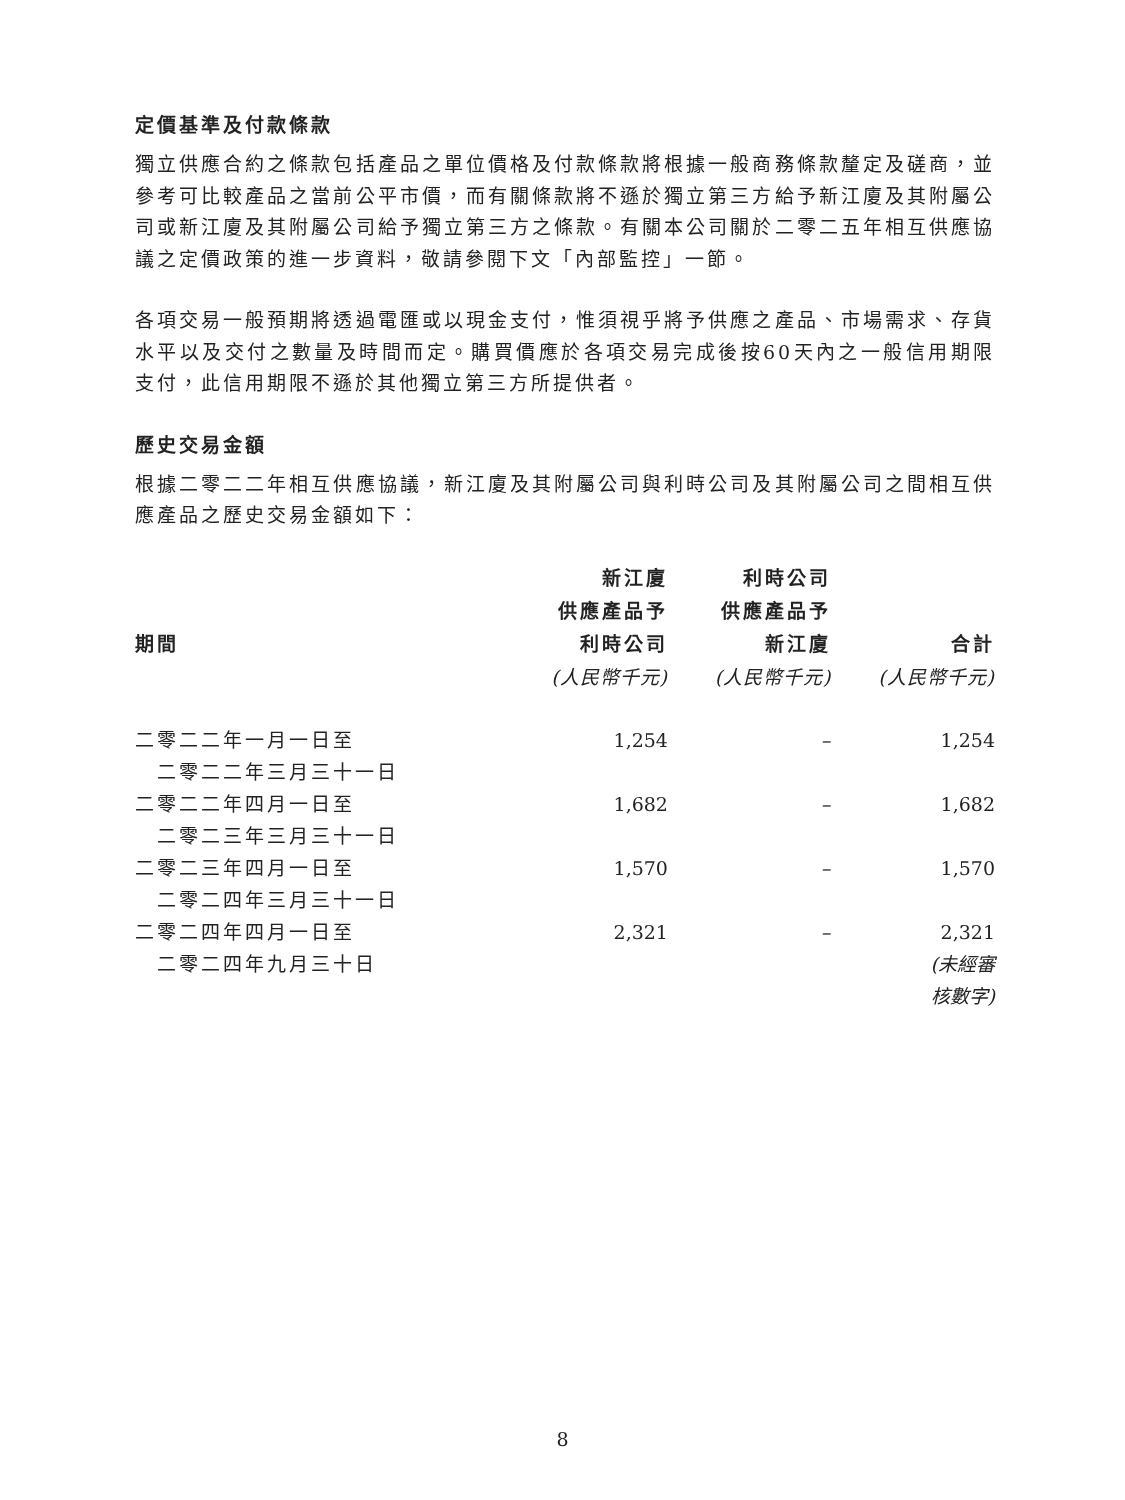定價基準及付款條款
獨立供應合約之條款包括產品之單位價格及付款條款將根據一般商務條款釐定及磋商，並參考可比較產品之當前公平市價，而有關條款將不遜於獨立第三方給予新江廈及其附屬公司或新江廈及其附屬公司給予獨立第三方之條款。有關本公司關於二零二五年相互供應協議之定價政策的進一步資料，敬請參閱下文「內部監控」一節。
各項交易一般預期將透過電匯或以現金支付，惟須視乎將予供應之產品、市場需求、存貨水平以及交付之數量及時間而定。購買價應於各項交易完成後按60天內之一般信用期限支付，此信用期限不遜於其他獨立第三方所提供者。
歷史交易金額
根據二零二二年相互供應協議，新江廈及其附屬公司與利時公司及其附屬公司之間相互供應產品之歷史交易金額如下：
| 期間 | 新江廈 供應產品予 利時公司 | 利時公司 供應產品予 新江廈 | 合計 |
| --- | --- | --- | --- |
| | (人民幣千元) | (人民幣千元) | (人民幣千元) |
| 二零二二年一月一日至 二零二二年三月三十一日 | 1,254 | – | 1,254 |
| 二零二二年四月一日至 二零二三年三月三十一日 | 1,682 | – | 1,682 |
| 二零二三年四月一日至 二零二四年三月三十一日 | 1,570 | – | 1,570 |
| 二零二四年四月一日至 二零二四年九月三十日 | 2,321 | – | 2,321 (未經審 核數字) |
8